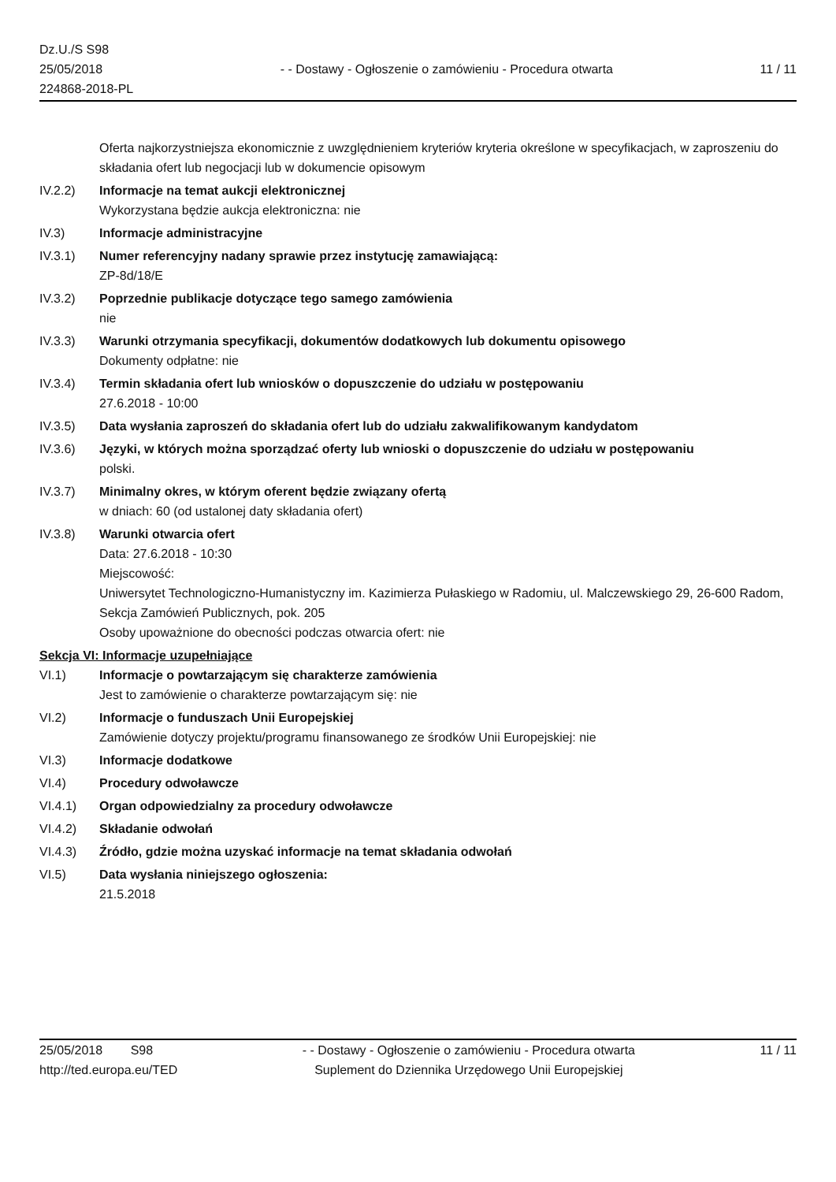Dz.U./S S98
25/05/2018
224868-2018-PL
- - Dostawy - Ogłoszenie o zamówieniu - Procedura otwarta
11 / 11
Oferta najkorzystniejsza ekonomicznie z uwzględnieniem kryteriów kryteria określone w specyfikacjach, w zaproszeniu do składania ofert lub negocjacji lub w dokumencie opisowym
IV.2.2) Informacje na temat aukcji elektronicznej
Wykorzystana będzie aukcja elektroniczna: nie
IV.3) Informacje administracyjne
IV.3.1) Numer referencyjny nadany sprawie przez instytucję zamawiającą:
ZP-8d/18/E
IV.3.2) Poprzednie publikacje dotyczące tego samego zamówienia
nie
IV.3.3) Warunki otrzymania specyfikacji, dokumentów dodatkowych lub dokumentu opisowego
Dokumenty odpłatne: nie
IV.3.4) Termin składania ofert lub wniosków o dopuszczenie do udziału w postępowaniu
27.6.2018 - 10:00
IV.3.5) Data wysłania zaproszeń do składania ofert lub do udziału zakwalifikowanym kandydatom
IV.3.6) Języki, w których można sporządzać oferty lub wnioski o dopuszczenie do udziału w postępowaniu
polski.
IV.3.7) Minimalny okres, w którym oferent będzie związany ofertą
w dniach: 60 (od ustalonej daty składania ofert)
IV.3.8) Warunki otwarcia ofert
Data: 27.6.2018 - 10:30
Miejscowość:
Uniwersytet Technologiczno-Humanistyczny im. Kazimierza Pułaskiego w Radomiu, ul. Malczewskiego 29, 26-600 Radom, Sekcja Zamówień Publicznych, pok. 205
Osoby upoważnione do obecności podczas otwarcia ofert: nie
Sekcja VI: Informacje uzupełniające
VI.1) Informacje o powtarzającym się charakterze zamówienia
Jest to zamówienie o charakterze powtarzającym się: nie
VI.2) Informacje o funduszach Unii Europejskiej
Zamówienie dotyczy projektu/programu finansowanego ze środków Unii Europejskiej: nie
VI.3) Informacje dodatkowe
VI.4) Procedury odwoławcze
VI.4.1) Organ odpowiedzialny za procedury odwoławcze
VI.4.2) Składanie odwołań
VI.4.3) Źródło, gdzie można uzyskać informacje na temat składania odwołań
VI.5) Data wysłania niniejszego ogłoszenia:
21.5.2018
25/05/2018 S98
http://ted.europa.eu/TED
- - Dostawy - Ogłoszenie o zamówieniu - Procedura otwarta
Suplement do Dziennika Urzędowego Unii Europejskiej
11 / 11